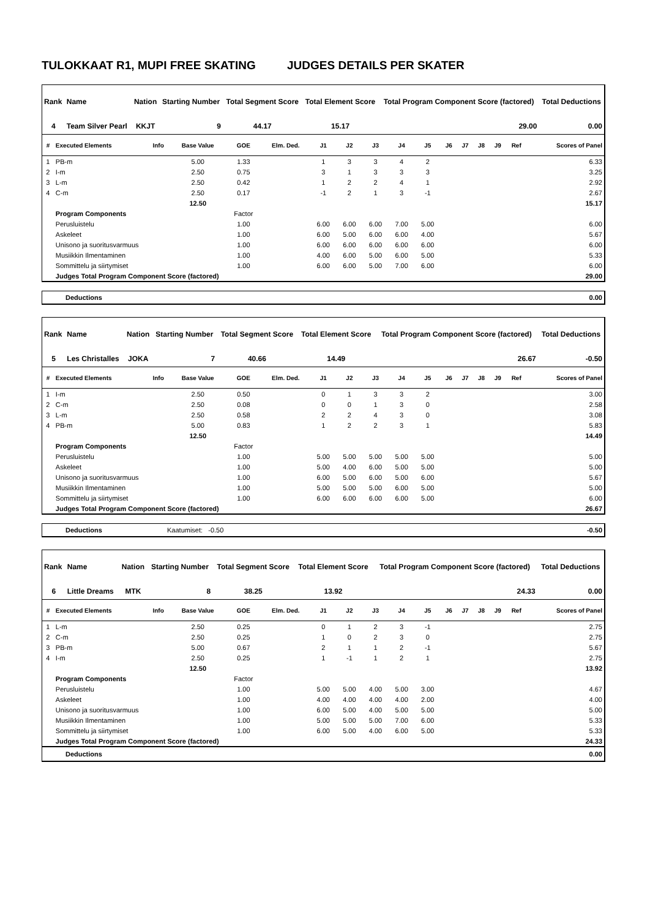TULOKKAAT R1, MUPI FREE SKATING JUDGES DETAILS PER SKATER
| Rank | Name | Nation | Starting Number | Total Segment Score | Total Element Score | Total Program Component Score (factored) | Total Deductions |
| --- | --- | --- | --- | --- | --- | --- | --- |
| 4 | Team Silver Pearl | KKJT | 9 | 44.17 | 15.17 | 29.00 | 0.00 |
| # | Executed Elements | Info | Base Value | GOE | Elm. Ded. | J1 | J2 | J3 | J4 | J5 | J6 | J7 | J8 | J9 | Ref | Scores of Panel |
| --- | --- | --- | --- | --- | --- | --- | --- | --- | --- | --- | --- | --- | --- | --- | --- | --- |
| 1 | PB-m | | 5.00 | 1.33 | | 1 | 3 | 3 | 4 | 2 | | | | | | 6.33 |
| 2 | I-m | | 2.50 | 0.75 | | 3 | 1 | 3 | 3 | 3 | | | | | | 3.25 |
| 3 | L-m | | 2.50 | 0.42 | | 1 | 2 | 2 | 4 | 1 | | | | | | 2.92 |
| 4 | C-m | | 2.50 | 0.17 | | -1 | 2 | 1 | 3 | -1 | | | | | | 2.67 |
| | | | 12.50 | | | | | | | | | | | | | 15.17 |
| | Program Components | | | Factor | | | | | | | | | | | | |
| | Perusluistelu | | | 1.00 | | 6.00 | 6.00 | 6.00 | 7.00 | 5.00 | | | | | | 6.00 |
| | Askeleet | | | 1.00 | | 6.00 | 5.00 | 6.00 | 6.00 | 4.00 | | | | | | 5.67 |
| | Unisono ja suoritusvarmuus | | | 1.00 | | 6.00 | 6.00 | 6.00 | 6.00 | 6.00 | | | | | | 6.00 |
| | Musiikkin Ilmentaminen | | | 1.00 | | 4.00 | 6.00 | 5.00 | 6.00 | 5.00 | | | | | | 5.33 |
| | Sommittelu ja siirtymiset | | | 1.00 | | 6.00 | 6.00 | 5.00 | 7.00 | 6.00 | | | | | | 6.00 |
| | Judges Total Program Component Score (factored) | | | | | | | | | | | | | | | 29.00 |
| Deductions | 0.00 |
| Rank | Name | Nation | Starting Number | Total Segment Score | Total Element Score | Total Program Component Score (factored) | Total Deductions |
| --- | --- | --- | --- | --- | --- | --- | --- |
| 5 | Les Christalles | JOKA | 7 | 40.66 | 14.49 | 26.67 | -0.50 |
| # | Executed Elements | Info | Base Value | GOE | Elm. Ded. | J1 | J2 | J3 | J4 | J5 | J6 | J7 | J8 | J9 | Ref | Scores of Panel |
| --- | --- | --- | --- | --- | --- | --- | --- | --- | --- | --- | --- | --- | --- | --- | --- | --- |
| 1 | I-m | | 2.50 | 0.50 | | 0 | 1 | 3 | 3 | 2 | | | | | | 3.00 |
| 2 | C-m | | 2.50 | 0.08 | | 0 | 0 | 1 | 3 | 0 | | | | | | 2.58 |
| 3 | L-m | | 2.50 | 0.58 | | 2 | 2 | 4 | 3 | 0 | | | | | | 3.08 |
| 4 | PB-m | | 5.00 | 0.83 | | 1 | 2 | 2 | 3 | 1 | | | | | | 5.83 |
| | | | 12.50 | | | | | | | | | | | | | 14.49 |
| | Program Components | | | Factor | | | | | | | | | | | | |
| | Perusluistelu | | | 1.00 | | 5.00 | 5.00 | 5.00 | 5.00 | 5.00 | | | | | | 5.00 |
| | Askeleet | | | 1.00 | | 5.00 | 4.00 | 6.00 | 5.00 | 5.00 | | | | | | 5.00 |
| | Unisono ja suoritusvarmuus | | | 1.00 | | 6.00 | 5.00 | 6.00 | 5.00 | 6.00 | | | | | | 5.67 |
| | Musiikkin Ilmentaminen | | | 1.00 | | 5.00 | 5.00 | 5.00 | 6.00 | 5.00 | | | | | | 5.00 |
| | Sommittelu ja siirtymiset | | | 1.00 | | 6.00 | 6.00 | 6.00 | 6.00 | 5.00 | | | | | | 6.00 |
| | Judges Total Program Component Score (factored) | | | | | | | | | | | | | | | 26.67 |
| Deductions | Kaatumiset: -0.50 | -0.50 |
| Rank | Name | Nation | Starting Number | Total Segment Score | Total Element Score | Total Program Component Score (factored) | Total Deductions |
| --- | --- | --- | --- | --- | --- | --- | --- |
| 6 | Little Dreams | MTK | 8 | 38.25 | 13.92 | 24.33 | 0.00 |
| # | Executed Elements | Info | Base Value | GOE | Elm. Ded. | J1 | J2 | J3 | J4 | J5 | J6 | J7 | J8 | J9 | Ref | Scores of Panel |
| --- | --- | --- | --- | --- | --- | --- | --- | --- | --- | --- | --- | --- | --- | --- | --- | --- |
| 1 | L-m | | 2.50 | 0.25 | | 0 | 1 | 2 | 3 | -1 | | | | | | 2.75 |
| 2 | C-m | | 2.50 | 0.25 | | 1 | 0 | 2 | 3 | 0 | | | | | | 2.75 |
| 3 | PB-m | | 5.00 | 0.67 | | 2 | 1 | 1 | 2 | -1 | | | | | | 5.67 |
| 4 | I-m | | 2.50 | 0.25 | | 1 | -1 | 1 | 2 | 1 | | | | | | 2.75 |
| | | | 12.50 | | | | | | | | | | | | | 13.92 |
| | Program Components | | | Factor | | | | | | | | | | | | |
| | Perusluistelu | | | 1.00 | | 5.00 | 5.00 | 4.00 | 5.00 | 3.00 | | | | | | 4.67 |
| | Askeleet | | | 1.00 | | 4.00 | 4.00 | 4.00 | 4.00 | 2.00 | | | | | | 4.00 |
| | Unisono ja suoritusvarmuus | | | 1.00 | | 6.00 | 5.00 | 4.00 | 5.00 | 5.00 | | | | | | 5.00 |
| | Musiikkin Ilmentaminen | | | 1.00 | | 5.00 | 5.00 | 5.00 | 7.00 | 6.00 | | | | | | 5.33 |
| | Sommittelu ja siirtymiset | | | 1.00 | | 6.00 | 5.00 | 4.00 | 6.00 | 5.00 | | | | | | 5.33 |
| | Judges Total Program Component Score (factored) | | | | | | | | | | | | | | | 24.33 |
| Deductions | 0.00 |